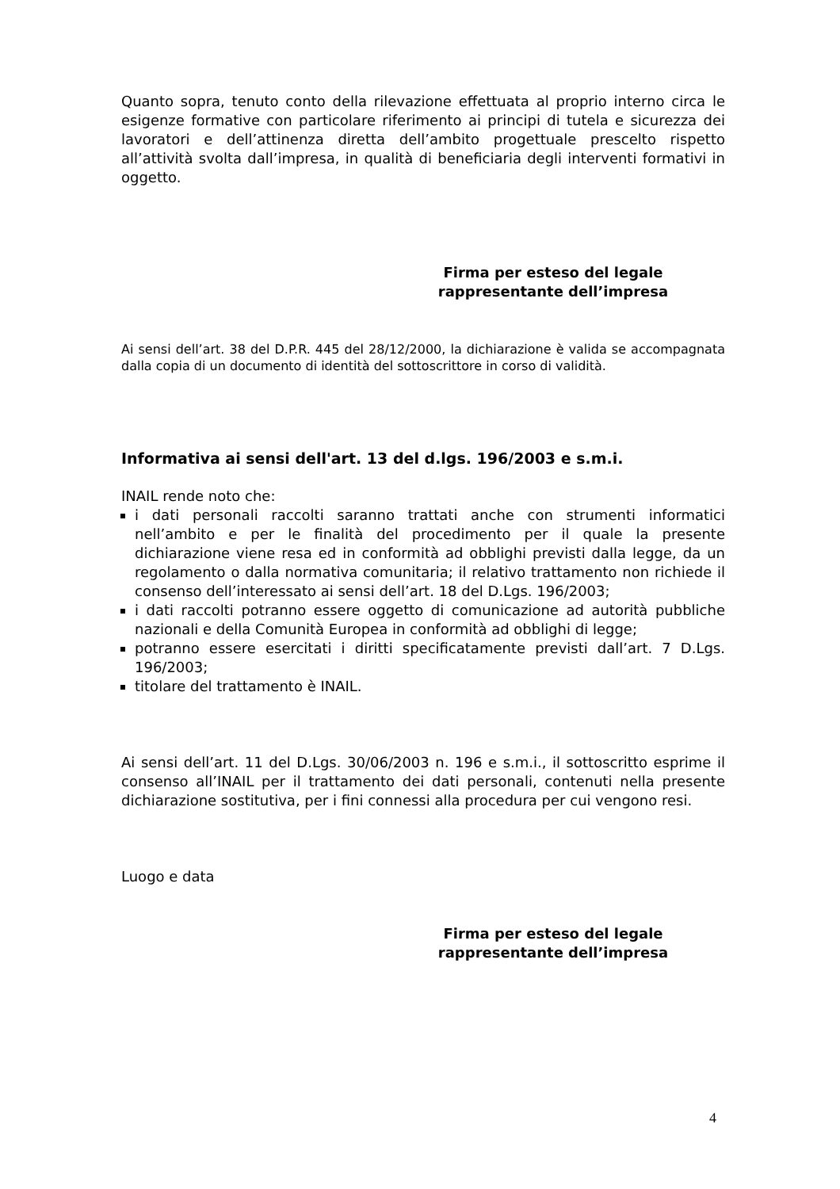Quanto sopra, tenuto conto della rilevazione effettuata al proprio interno circa le esigenze formative con particolare riferimento ai principi di tutela e sicurezza dei lavoratori e dell’attinenza diretta dell’ambito progettuale prescelto rispetto all’attività svolta dall’impresa, in qualità di beneficiaria degli interventi formativi in oggetto.
Firma per esteso del legale rappresentante dell’impresa
Ai sensi dell’art. 38 del D.P.R. 445 del 28/12/2000, la dichiarazione è valida se accompagnata dalla copia di un documento di identità del sottoscrittore in corso di validità.
Informativa ai sensi dell'art. 13 del d.lgs. 196/2003 e s.m.i.
INAIL rende noto che:
i dati personali raccolti saranno trattati anche con strumenti informatici nell’ambito e per le finalità del procedimento per il quale la presente dichiarazione viene resa ed in conformità ad obblighi previsti dalla legge, da un regolamento o dalla normativa comunitaria; il relativo trattamento non richiede il consenso dell’interessato ai sensi dell’art. 18 del D.Lgs. 196/2003;
i dati raccolti potranno essere oggetto di comunicazione ad autorità pubbliche nazionali e della Comunità Europea in conformità ad obblighi di legge;
potranno essere esercitati i diritti specificatamente previsti dall’art. 7 D.Lgs. 196/2003;
titolare del trattamento è INAIL.
Ai sensi dell’art. 11 del D.Lgs. 30/06/2003 n. 196 e s.m.i., il sottoscritto esprime il consenso all’INAIL per il trattamento dei dati personali, contenuti nella presente dichiarazione sostitutiva, per i fini connessi alla procedura per cui vengono resi.
Luogo e data
Firma per esteso del legale rappresentante dell’impresa
4